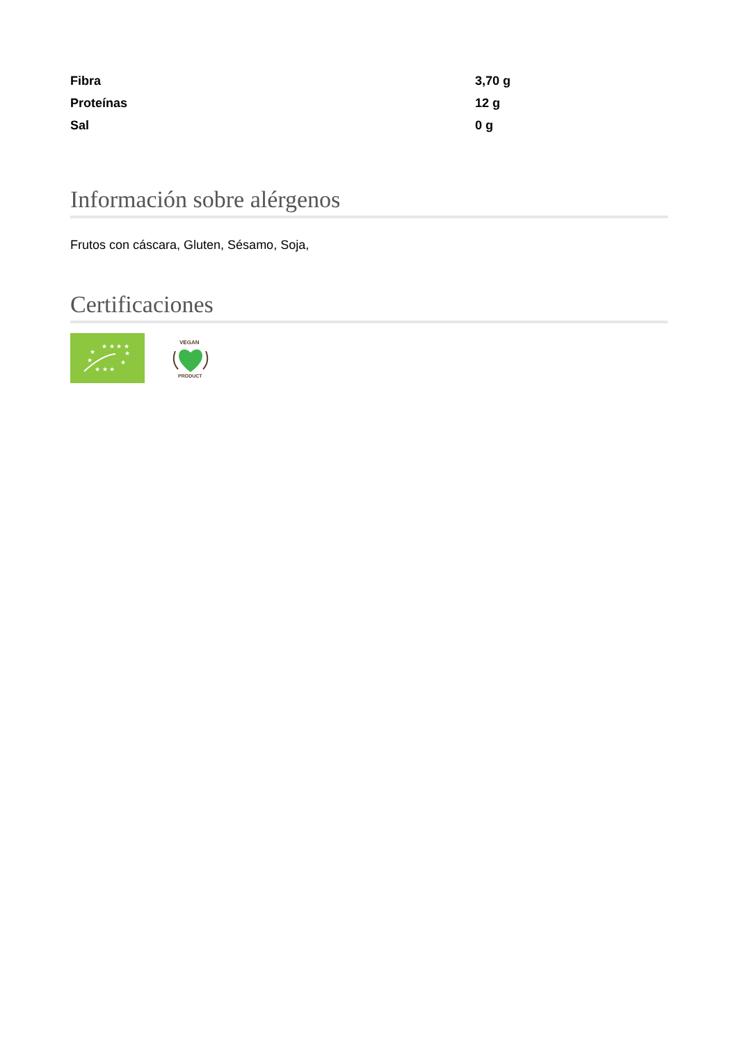| Fibra | 3,70 g |
| Proteínas | 12 g |
| Sal | 0 g |
Información sobre alérgenos
Frutos con cáscara, Gluten, Sésamo, Soja,
Certificaciones
★ ★ ★ ★
★
★
★
★
★ ★ ★
VEGAN
PRODUCT